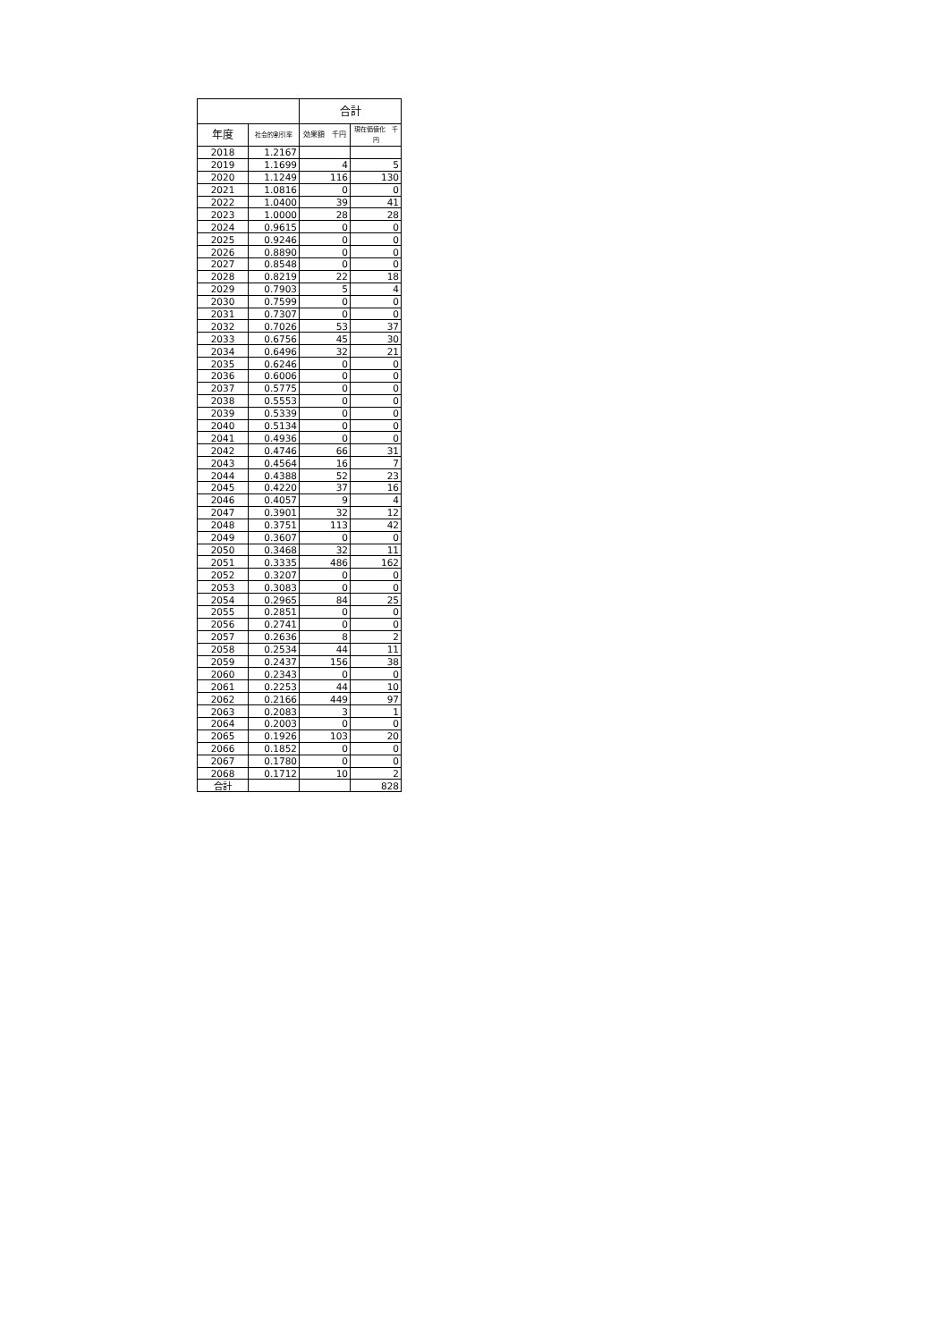| | | 合計 | |
| --- | --- | --- | --- |
| 年度 | 社会的割引率 | 効果額 千円 | 現在価値化 千円 |
| 2018 | 1.2167 | | |
| 2019 | 1.1699 | 4 | 5 |
| 2020 | 1.1249 | 116 | 130 |
| 2021 | 1.0816 | 0 | 0 |
| 2022 | 1.0400 | 39 | 41 |
| 2023 | 1.0000 | 28 | 28 |
| 2024 | 0.9615 | 0 | 0 |
| 2025 | 0.9246 | 0 | 0 |
| 2026 | 0.8890 | 0 | 0 |
| 2027 | 0.8548 | 0 | 0 |
| 2028 | 0.8219 | 22 | 18 |
| 2029 | 0.7903 | 5 | 4 |
| 2030 | 0.7599 | 0 | 0 |
| 2031 | 0.7307 | 0 | 0 |
| 2032 | 0.7026 | 53 | 37 |
| 2033 | 0.6756 | 45 | 30 |
| 2034 | 0.6496 | 32 | 21 |
| 2035 | 0.6246 | 0 | 0 |
| 2036 | 0.6006 | 0 | 0 |
| 2037 | 0.5775 | 0 | 0 |
| 2038 | 0.5553 | 0 | 0 |
| 2039 | 0.5339 | 0 | 0 |
| 2040 | 0.5134 | 0 | 0 |
| 2041 | 0.4936 | 0 | 0 |
| 2042 | 0.4746 | 66 | 31 |
| 2043 | 0.4564 | 16 | 7 |
| 2044 | 0.4388 | 52 | 23 |
| 2045 | 0.4220 | 37 | 16 |
| 2046 | 0.4057 | 9 | 4 |
| 2047 | 0.3901 | 32 | 12 |
| 2048 | 0.3751 | 113 | 42 |
| 2049 | 0.3607 | 0 | 0 |
| 2050 | 0.3468 | 32 | 11 |
| 2051 | 0.3335 | 486 | 162 |
| 2052 | 0.3207 | 0 | 0 |
| 2053 | 0.3083 | 0 | 0 |
| 2054 | 0.2965 | 84 | 25 |
| 2055 | 0.2851 | 0 | 0 |
| 2056 | 0.2741 | 0 | 0 |
| 2057 | 0.2636 | 8 | 2 |
| 2058 | 0.2534 | 44 | 11 |
| 2059 | 0.2437 | 156 | 38 |
| 2060 | 0.2343 | 0 | 0 |
| 2061 | 0.2253 | 44 | 10 |
| 2062 | 0.2166 | 449 | 97 |
| 2063 | 0.2083 | 3 | 1 |
| 2064 | 0.2003 | 0 | 0 |
| 2065 | 0.1926 | 103 | 20 |
| 2066 | 0.1852 | 0 | 0 |
| 2067 | 0.1780 | 0 | 0 |
| 2068 | 0.1712 | 10 | 2 |
| 合計 | | | 828 |